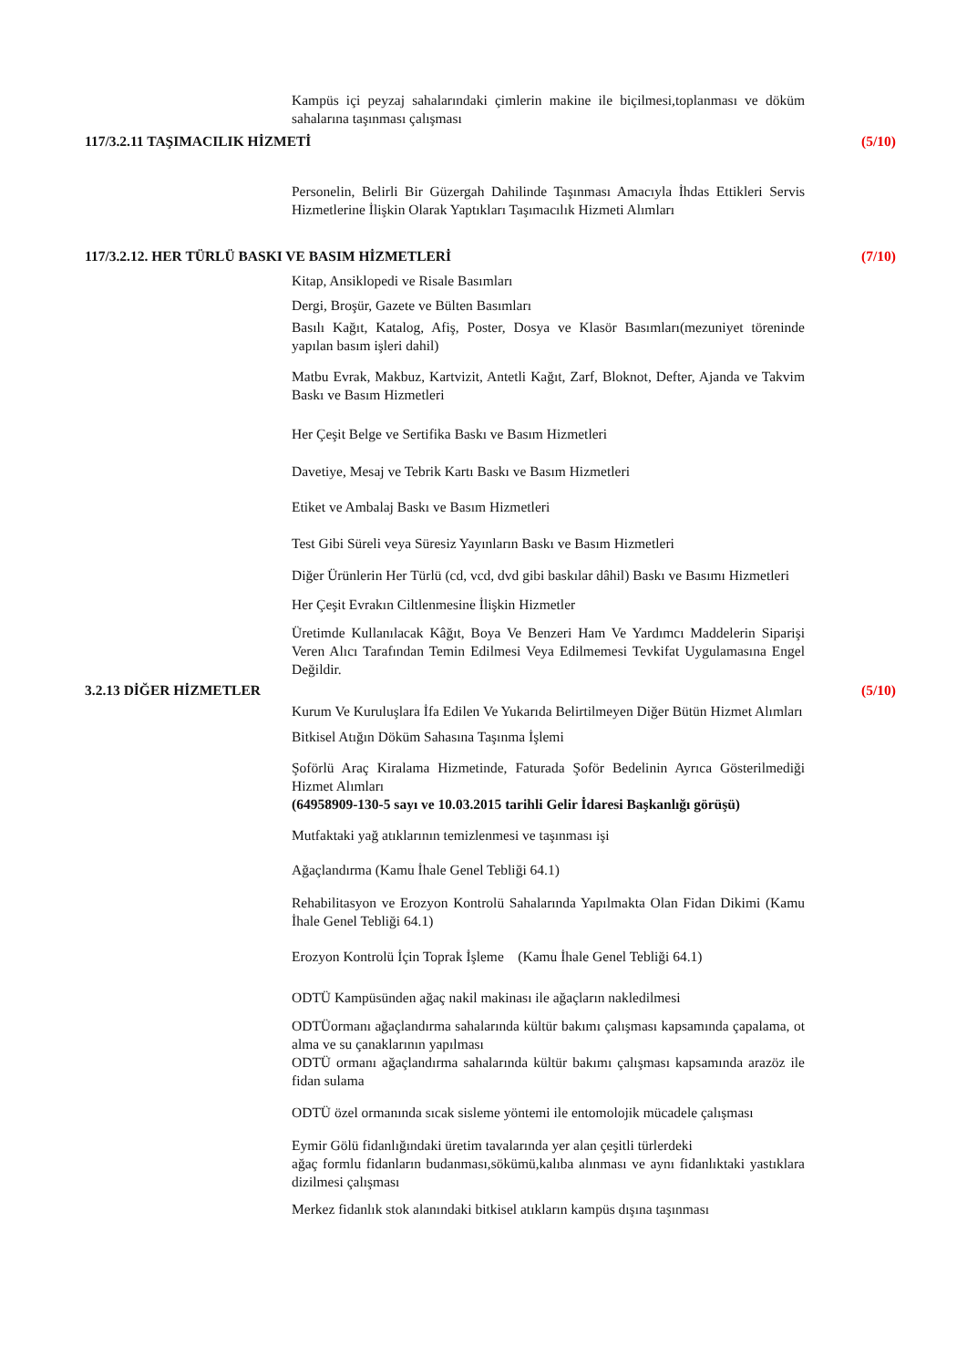Kampüs içi peyzaj sahalarındaki çimlerin makine ile biçilmesi,toplanması ve döküm sahalarına taşınması çalışması
117/3.2.11 TAŞIMACILIK HİZMETİ (5/10)
Personelin, Belirli Bir Güzergah Dahilinde Taşınması Amacıyla İhdas Ettikleri Servis Hizmetlerine İlişkin Olarak Yaptıkları Taşımacılık Hizmeti Alımları
117/3.2.12. HER TÜRLÜ BASKI VE BASIM HİZMETLERİ (7/10)
Kitap, Ansiklopedi ve Risale Basımları
Dergi, Broşür, Gazete ve Bülten Basımları
Basılı Kağıt, Katalog, Afiş, Poster, Dosya ve Klasör Basımları(mezuniyet töreninde yapılan basım işleri dahil)
Matbu Evrak, Makbuz, Kartvizit, Antetli Kağıt, Zarf, Bloknot, Defter, Ajanda ve Takvim Baskı ve Basım Hizmetleri
Her Çeşit Belge ve Sertifika Baskı ve Basım Hizmetleri
Davetiye, Mesaj ve Tebrik Kartı Baskı ve Basım Hizmetleri
Etiket ve Ambalaj Baskı ve Basım Hizmetleri
Test Gibi Süreli veya Süresiz Yayınların Baskı ve Basım Hizmetleri
Diğer Ürünlerin Her Türlü (cd, vcd, dvd gibi baskılar dâhil) Baskı ve Basımı Hizmetleri
Her Çeşit Evrakın Ciltlenmesine İlişkin Hizmetler
Üretimde Kullanılacak Kâğıt, Boya Ve Benzeri Ham Ve Yardımcı Maddelerin Siparişi Veren Alıcı Tarafından Temin Edilmesi Veya Edilmemesi Tevkifat Uygulamasına Engel Değildir.
3.2.13 DİĞER HİZMETLER (5/10)
Kurum Ve Kuruluşlara İfa Edilen Ve Yukarıda Belirtilmeyen Diğer Bütün Hizmet Alımları
Bitkisel Atığın Döküm Sahasına Taşınma İşlemi
Şoförlü Araç Kiralama Hizmetinde, Faturada Şoför Bedelinin Ayrıca Gösterilmediği Hizmet Alımları
(64958909-130-5 sayı ve 10.03.2015 tarihli Gelir İdaresi Başkanlığı görüşü)
Mutfaktaki yağ atıklarının temizlenmesi ve taşınması işi
Ağaçlandırma (Kamu İhale Genel Tebliği 64.1)
Rehabilitasyon ve Erozyon Kontrolü Sahalarında Yapılmakta Olan Fidan Dikimi (Kamu İhale Genel Tebliği 64.1)
Erozyon Kontrolü İçin Toprak İşleme (Kamu İhale Genel Tebliği 64.1)
ODTÜ Kampüsünden ağaç nakil makinası ile ağaçların nakledilmesi
ODTÜormanı ağaçlandırma sahalarında kültür bakımı çalışması kapsamında çapalama, ot alma ve su çanaklarının yapılması
ODTÜ ormanı ağaçlandırma sahalarında kültür bakımı çalışması kapsamında arazöz ile fidan sulama
ODTÜ özel ormanında sıcak sisleme yöntemi ile entomolojik mücadele çalışması
Eymir Gölü fidanlığındaki üretim tavalarında yer alan çeşitli türlerdeki
ağaç formlu fidanların budanması,sökümü,kalıba alınması ve aynı fidanlıktaki yastıklara dizilmesi çalışması
Merkez fidanlık stok alanındaki bitkisel atıkların kampüs dışına taşınması